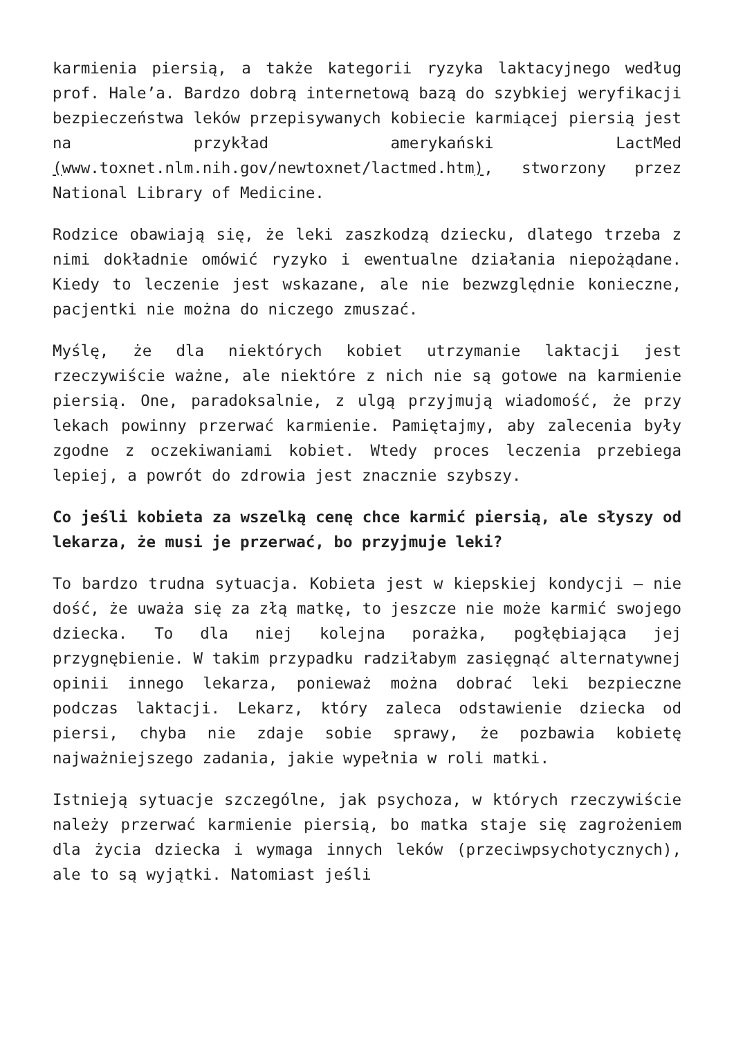karmienia piersią, a także kategorii ryzyka laktacyjnego według prof. Hale’a. Bardzo dobrą internetową bazą do szybkiej weryfikacji bezpieczeństwa leków przepisywanych kobiecie karmiącej piersią jest na przykład amerykański LactMed (www.toxnet.nlm.nih.gov/newtoxnet/lactmed.htm), stworzony przez National Library of Medicine.
Rodzice obawiają się, że leki zaszkodzą dziecku, dlatego trzeba z nimi dokładnie omówić ryzyko i ewentualne działania niepożądane. Kiedy to leczenie jest wskazane, ale nie bezwzględnie konieczne, pacjentki nie można do niczego zmuszać.
Myślę, że dla niektórych kobiet utrzymanie laktacji jest rzeczywiście ważne, ale niektóre z nich nie są gotowe na karmienie piersią. One, paradoksalnie, z ulgą przyjmują wiadomość, że przy lekach powinny przerwać karmienie. Pamiętajmy, aby zalecenia były zgodne z oczekiwaniami kobiet. Wtedy proces leczenia przebiega lepiej, a powrót do zdrowia jest znacznie szybszy.
Co jeśli kobieta za wszelką cenę chce karmić piersią, ale słyszy od lekarza, że musi je przerwać, bo przyjmuje leki?
To bardzo trudna sytuacja. Kobieta jest w kiepskiej kondycji – nie dość, że uważa się za złą matkę, to jeszcze nie może karmić swojego dziecka. To dla niej kolejna porażka, pogłębiająca jej przygnębienie. W takim przypadku radziłabym zasięgnąć alternatywnej opinii innego lekarza, ponieważ można dobrać leki bezpieczne podczas laktacji. Lekarz, który zaleca odstawienie dziecka od piersi, chyba nie zdaje sobie sprawy, że pozbawia kobietę najważniejszego zadania, jakie wypełnia w roli matki.
Istnieją sytuacje szczególne, jak psychoza, w których rzeczywiście należy przerwać karmienie piersią, bo matka staje się zagrożeniem dla życia dziecka i wymaga innych leków (przeciwpsychotycznych), ale to są wyjątki. Natomiast jeśli